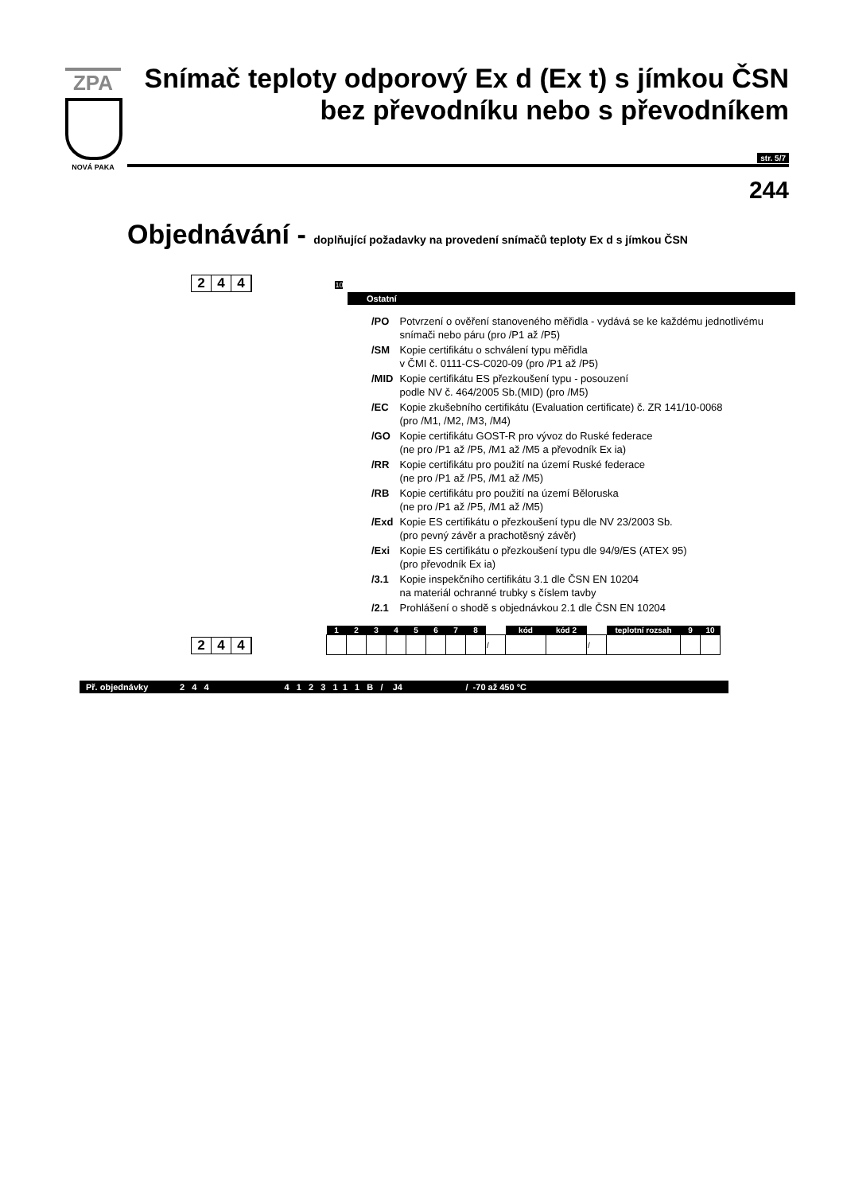ZPA
NOVÁ PAKA
Snímač teploty odporový Ex d (Ex t) s jímkou ČSN
bez převodníku nebo s převodníkem
str. 5/7
244
Objednávání - doplňující požadavky na provedení snímačů teploty Ex d s jímkou ČSN
2 4 4
10
Ostatní
| /PO | Potvrzení o ověření stanoveného měřidla - vydává se ke každému jednotlivému snímači nebo páru (pro /P1 až /P5) |
| /SM | Kopie certifikátu o schválení typu měřidla v ČMI č. 0111-CS-C020-09 (pro /P1 až /P5) |
| /MID | Kopie certifikátu ES přezkoušení typu - posouzení podle NV č. 464/2005 Sb.(MID) (pro /M5) |
| /EC | Kopie zkušebního certifikátu (Evaluation certificate) č. ZR 141/10-0068 (pro /M1, /M2, /M3, /M4) |
| /GO | Kopie certifikátu GOST-R pro vývoz do Ruské federace (ne pro /P1 až /P5, /M1 až /M5 a převodník Ex ia) |
| /RR | Kopie certifikátu pro použití na území Ruské federace (ne pro /P1 až /P5, /M1 až /M5) |
| /RB | Kopie certifikátu pro použití na území Běloruska (ne pro /P1 až /P5, /M1 až /M5) |
| /Exd | Kopie ES certifikátu o přezkoušení typu dle NV 23/2003 Sb. (pro pevný závěr a prachotěsný závěr) |
| /Exi | Kopie ES certifikátu o přezkoušení typu dle 94/9/ES (ATEX 95) (pro převodník Ex ia) |
| /3.1 | Kopie inspekčního certifikátu 3.1 dle ČSN EN 10204 na materiál ochranné trubky s číslem tavby |
| /2.1 | Prohlášení o shodě s objednávkou 2.1 dle ČSN EN 10204 |
2 4 4
| 1 | 2 | 3 | 4 | 5 | 6 | 7 | 8 | | kód | kód 2 | | teplotní rozsah | 9 | 10 |
| --- | --- | --- | --- | --- | --- | --- | --- | --- | --- | --- | --- | --- | --- | --- |
| | | | | | | | | / | | | / | | | |
Př. objednávky 2 4 4 4 1 2 3 1 1 1 B / J4 / -70 až 450 °C